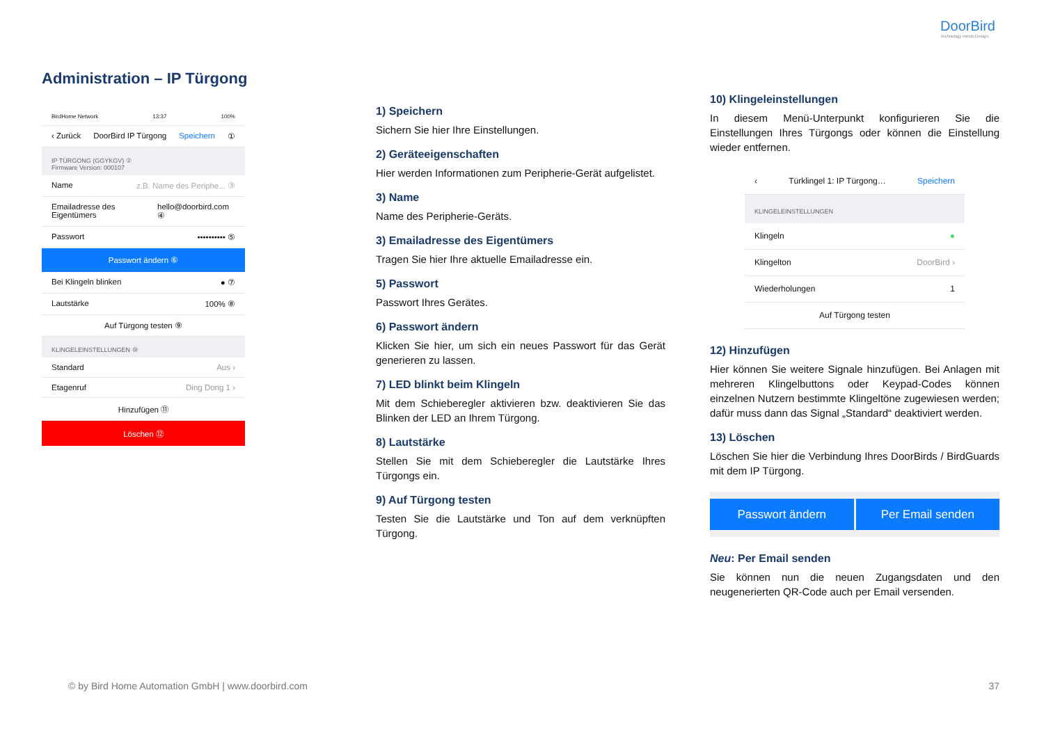DoorBird
Technology meets Design.
Administration – IP Türgong
BirdHome Network 13:37 100%
‹ Zurück DoorBird IP Türgong Speichern ①
IP TÜRGONG (GGYKGV) ②
Firmware Version: 000107
Name z.B. Name des Periphe... ③
Emailadresse des Eigentümers hello@doorbird.com ④
Passwort •••••••••• ⑤
Passwort ändern ⑥
Bei Klingeln blinken ● ⑦
Lautstärke 100% ⑧
Auf Türgong testen ⑨
KLINGELEINSTELLUNGEN ⑩
Standard Aus ›
Etagenruf Ding Dong 1 ›
Hinzufügen ⑪
Löschen ⑫
1) Speichern
Sichern Sie hier Ihre Einstellungen.
2) Geräteeigenschaften
Hier werden Informationen zum Peripherie-Gerät aufgelistet.
3) Name
Name des Peripherie-Geräts.
3) Emailadresse des Eigentümers
Tragen Sie hier Ihre aktuelle Emailadresse ein.
5) Passwort
Passwort Ihres Gerätes.
6) Passwort ändern
Klicken Sie hier, um sich ein neues Passwort für das Gerät generieren zu lassen.
7) LED blinkt beim Klingeln
Mit dem Schieberegler aktivieren bzw. deaktivieren Sie das Blinken der LED an Ihrem Türgong.
8) Lautstärke
Stellen Sie mit dem Schieberegler die Lautstärke Ihres Türgongs ein.
9) Auf Türgong testen
Testen Sie die Lautstärke und Ton auf dem verknüpften Türgong.
10) Klingeleinstellungen
In diesem Menü-Unterpunkt konfigurieren Sie die Einstellungen Ihres Türgongs oder können die Einstellung wieder entfernen.
‹ Türklingel 1: IP Türgong… Speichern
KLINGELEINSTELLUNGEN
Klingeln ●
Klingelton DoorBird ›
Wiederholungen 1
Auf Türgong testen
12) Hinzufügen
Hier können Sie weitere Signale hinzufügen. Bei Anlagen mit mehreren Klingelbuttons oder Keypad-Codes können einzelnen Nutzern bestimmte Klingeltöne zugewiesen werden; dafür muss dann das Signal „Standard“ deaktiviert werden.
13) Löschen
Löschen Sie hier die Verbindung Ihres DoorBirds / BirdGuards mit dem IP Türgong.
Passwort ändern Per Email senden
Neu: Per Email senden
Sie können nun die neuen Zugangsdaten und den neugenerierten QR-Code auch per Email versenden.
© by Bird Home Automation GmbH | www.doorbird.com
37